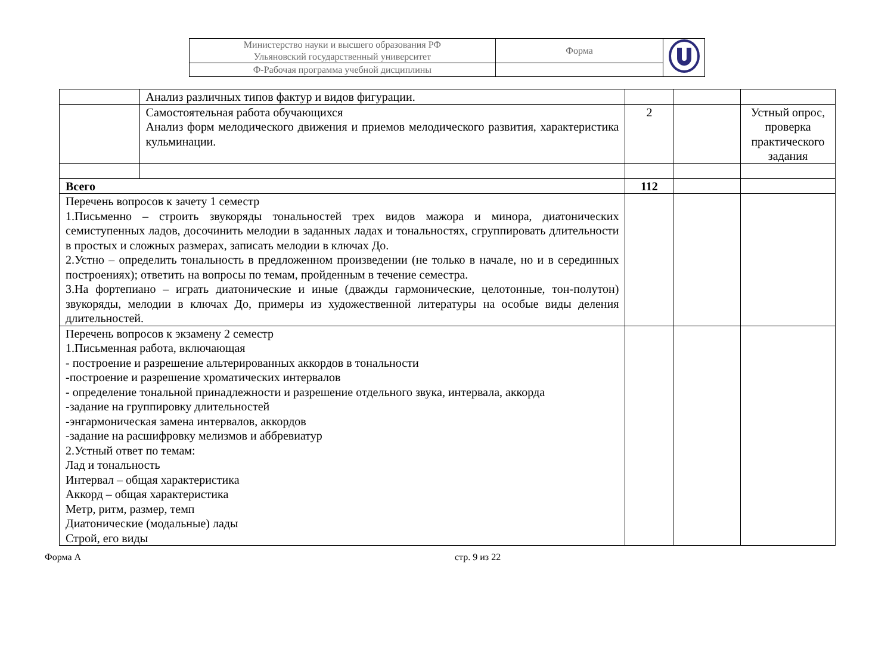| Министерство науки и высшего образования РФ Ульяновский государственный университет | Форма | |
| Ф-Рабочая программа учебной дисциплины | | |
| | Анализ различных типов фактур и видов фигурации. | | | |
| | Самостоятельная работа обучающихся Анализ форм мелодического движения и приемов мелодического развития, характеристика кульминации. | 2 | | Устный опрос, проверка практического задания |
| Всего | | 112 | | |
| Перечень вопросов к зачету 1 семестр 1.Письменно – строить звукоряды тональностей трех видов мажора и минора, диатонических семиступенных ладов, досочинить мелодии в заданных ладах и тональностях, сгруппировать длительности в простых и сложных размерах, записать мелодии в ключах До. 2.Устно – определить тональность в предложенном произведении (не только в начале, но и в серединных построениях); ответить на вопросы по темам, пройденным в течение семестра. 3.На фортепиано – играть диатонические и иные (дважды гармонические, целотонные, тон-полутон) звукоряды, мелодии в ключах До, примеры из художественной литературы на особые виды деления длительностей. | | | | |
| Перечень вопросов к экзамену 2 семестр 1.Письменная работа, включающая - построение и разрешение альтерированных аккордов в тональности -построение и разрешение хроматических интервалов - определение тональной принадлежности и разрешение отдельного звука, интервала, аккорда -задание на группировку длительностей -энгармоническая замена интервалов, аккордов -задание на расшифровку мелизмов и аббревиатур 2.Устный ответ по темам: Лад и тональность Интервал – общая характеристика Аккорд – общая характеристика Метр, ритм, размер, темп Диатонические (модальные) лады Строй, его виды | | | | |
Форма А стр. 9 из 22